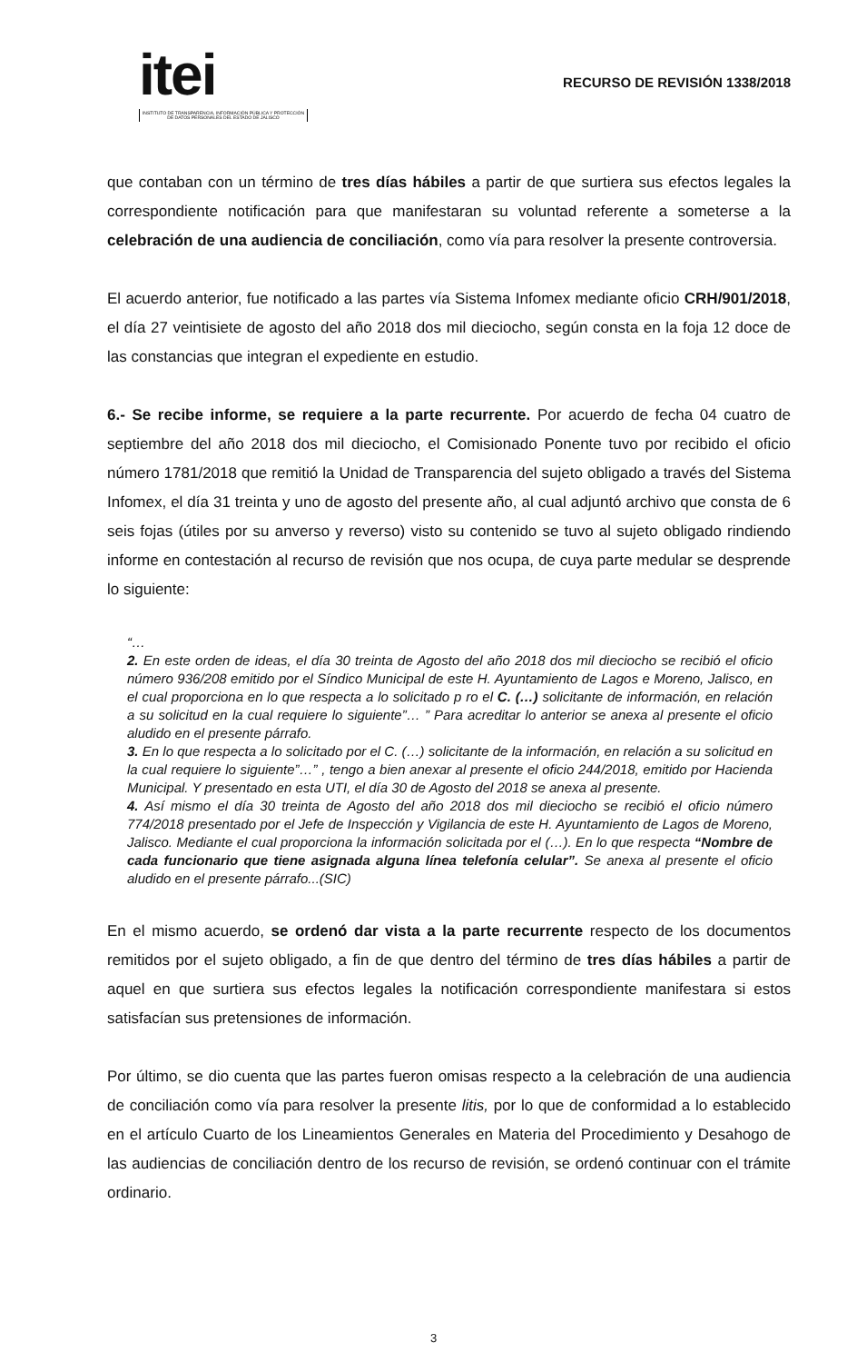itei
INSTITUTO DE TRANSPARENCIA, INFORMACIÓN PÚBLICA Y PROTECCIÓN DE DATOS PERSONALES DEL ESTADO DE JALISCO
RECURSO DE REVISIÓN 1338/2018
que contaban con un término de tres días hábiles a partir de que surtiera sus efectos legales la correspondiente notificación para que manifestaran su voluntad referente a someterse a la celebración de una audiencia de conciliación, como vía para resolver la presente controversia.
El acuerdo anterior, fue notificado a las partes vía Sistema Infomex mediante oficio CRH/901/2018, el día 27 veintisiete de agosto del año 2018 dos mil dieciocho, según consta en la foja 12 doce de las constancias que integran el expediente en estudio.
6.- Se recibe informe, se requiere a la parte recurrente. Por acuerdo de fecha 04 cuatro de septiembre del año 2018 dos mil dieciocho, el Comisionado Ponente tuvo por recibido el oficio número 1781/2018 que remitió la Unidad de Transparencia del sujeto obligado a través del Sistema Infomex, el día 31 treinta y uno de agosto del presente año, al cual adjuntó archivo que consta de 6 seis fojas (útiles por su anverso y reverso) visto su contenido se tuvo al sujeto obligado rindiendo informe en contestación al recurso de revisión que nos ocupa, de cuya parte medular se desprende lo siguiente:
“…
2. En este orden de ideas, el día 30 treinta de Agosto del año 2018 dos mil dieciocho se recibió el oficio número 936/208 emitido por el Síndico Municipal de este H. Ayuntamiento de Lagos e Moreno, Jalisco, en el cual proporciona en lo que respecta a lo solicitado p ro el C. (…) solicitante de información, en relación a su solicitud en la cual requiere lo siguiente”… ” Para acreditar lo anterior se anexa al presente el oficio aludido en el presente párrafo.
3. En lo que respecta a lo solicitado por el C. (…) solicitante de la información, en relación a su solicitud en la cual requiere lo siguiente”…” , tengo a bien anexar al presente el oficio 244/2018, emitido por Hacienda Municipal. Y presentado en esta UTI, el día 30 de Agosto del 2018 se anexa al presente.
4. Así mismo el día 30 treinta de Agosto del año 2018 dos mil dieciocho se recibió el oficio número 774/2018 presentado por el Jefe de Inspección y Vigilancia de este H. Ayuntamiento de Lagos de Moreno, Jalisco. Mediante el cual proporciona la información solicitada por el (…). En lo que respecta “Nombre de cada funcionario que tiene asignada alguna línea telefonía celular”. Se anexa al presente el oficio aludido en el presente párrafo...(SIC)
En el mismo acuerdo, se ordenó dar vista a la parte recurrente respecto de los documentos remitidos por el sujeto obligado, a fin de que dentro del término de tres días hábiles a partir de aquel en que surtiera sus efectos legales la notificación correspondiente manifestara si estos satisfacían sus pretensiones de información.
Por último, se dio cuenta que las partes fueron omisas respecto a la celebración de una audiencia de conciliación como vía para resolver la presente litis, por lo que de conformidad a lo establecido en el artículo Cuarto de los Lineamientos Generales en Materia del Procedimiento y Desahogo de las audiencias de conciliación dentro de los recurso de revisión, se ordenó continuar con el trámite ordinario.
3